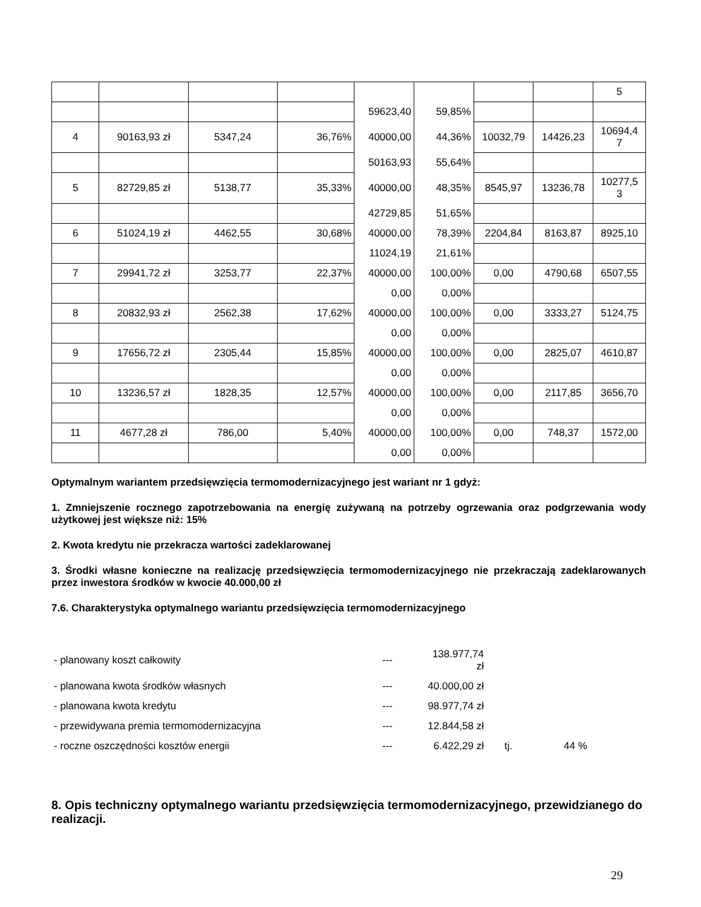| | | | | | | | | 5 |
| | | | | 59623,40 | 59,85% | | | |
| 4 | 90163,93 zł | 5347,24 | 36,76% | 40000,00 | 44,36% | 10032,79 | 14426,23 | 10694,4 7 |
| | | | | 50163,93 | 55,64% | | | |
| 5 | 82729,85 zł | 5138,77 | 35,33% | 40000,00 | 48,35% | 8545,97 | 13236,78 | 10277,5 3 |
| | | | | 42729,85 | 51,65% | | | |
| 6 | 51024,19 zł | 4462,55 | 30,68% | 40000,00 | 78,39% | 2204,84 | 8163,87 | 8925,10 |
| | | | | 11024,19 | 21,61% | | | |
| 7 | 29941,72 zł | 3253,77 | 22,37% | 40000,00 | 100,00% | 0,00 | 4790,68 | 6507,55 |
| | | | | 0,00 | 0,00% | | | |
| 8 | 20832,93 zł | 2562,38 | 17,62% | 40000,00 | 100,00% | 0,00 | 3333,27 | 5124,75 |
| | | | | 0,00 | 0,00% | | | |
| 9 | 17656,72 zł | 2305,44 | 15,85% | 40000,00 | 100,00% | 0,00 | 2825,07 | 4610,87 |
| | | | | 0,00 | 0,00% | | | |
| 10 | 13236,57 zł | 1828,35 | 12,57% | 40000,00 | 100,00% | 0,00 | 2117,85 | 3656,70 |
| | | | | 0,00 | 0,00% | | | |
| 11 | 4677,28 zł | 786,00 | 5,40% | 40000,00 | 100,00% | 0,00 | 748,37 | 1572,00 |
| | | | | 0,00 | 0,00% | | | |
Optymalnym wariantem przedsięwzięcia termomodernizacyjnego jest wariant nr 1 gdyż:
1. Zmniejszenie rocznego zapotrzebowania na energię zużywaną na potrzeby ogrzewania oraz podgrzewania wody użytkowej jest większe niż: 15%
2. Kwota kredytu nie przekracza wartości zadeklarowanej
3. Środki własne konieczne na realizację przedsięwzięcia termomodernizacyjnego nie przekraczają zadeklarowanych przez inwestora środków w kwocie 40.000,00 zł
7.6. Charakterystyka optymalnego wariantu przedsięwzięcia termomodernizacyjnego
| - planowany koszt całkowity | --- | 138.977,74 zł | | |
| - planowana kwota środków własnych | --- | 40.000,00 zł | | |
| - planowana kwota kredytu | --- | 98.977,74 zł | | |
| - przewidywana premia termomodernizacyjna | --- | 12.844,58 zł | | |
| - roczne oszczędności kosztów energii | --- | 6.422,29 zł | tj. | 44 % |
8. Opis techniczny optymalnego wariantu przedsięwzięcia termomodernizacyjnego, przewidzianego do realizacji.
29